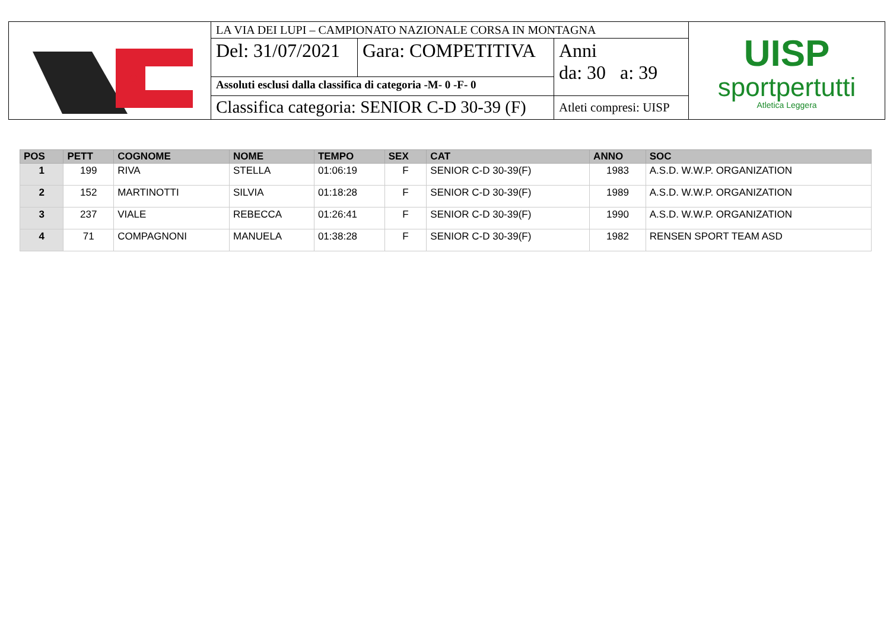| | LA VIA DEI LUPI – CAMPIONATO NAZIONALE CORSA IN MONTAGNA | | | UISP sportpertutti Atletica Leggera |
| | Del: 31/07/2021 | Gara: COMPETITIVA | Anni da: 30 a: 39 | |
| | Assoluti esclusi dalla classifica di categoria -M- 0 -F- 0 | | | |
| | Classifica categoria: SENIOR C-D 30-39 (F) | | Atleti compresi: UISP | |
| POS | PETT | COGNOME | NOME | TEMPO | SEX | CAT | ANNO | SOC |
| --- | --- | --- | --- | --- | --- | --- | --- | --- |
| 1 | 199 | RIVA | STELLA | 01:06:19 | F | SENIOR C-D 30-39(F) | 1983 | A.S.D. W.W.P. ORGANIZATION |
| 2 | 152 | MARTINOTTI | SILVIA | 01:18:28 | F | SENIOR C-D 30-39(F) | 1989 | A.S.D. W.W.P. ORGANIZATION |
| 3 | 237 | VIALE | REBECCA | 01:26:41 | F | SENIOR C-D 30-39(F) | 1990 | A.S.D. W.W.P. ORGANIZATION |
| 4 | 71 | COMPAGNONI | MANUELA | 01:38:28 | F | SENIOR C-D 30-39(F) | 1982 | RENSEN SPORT TEAM ASD |